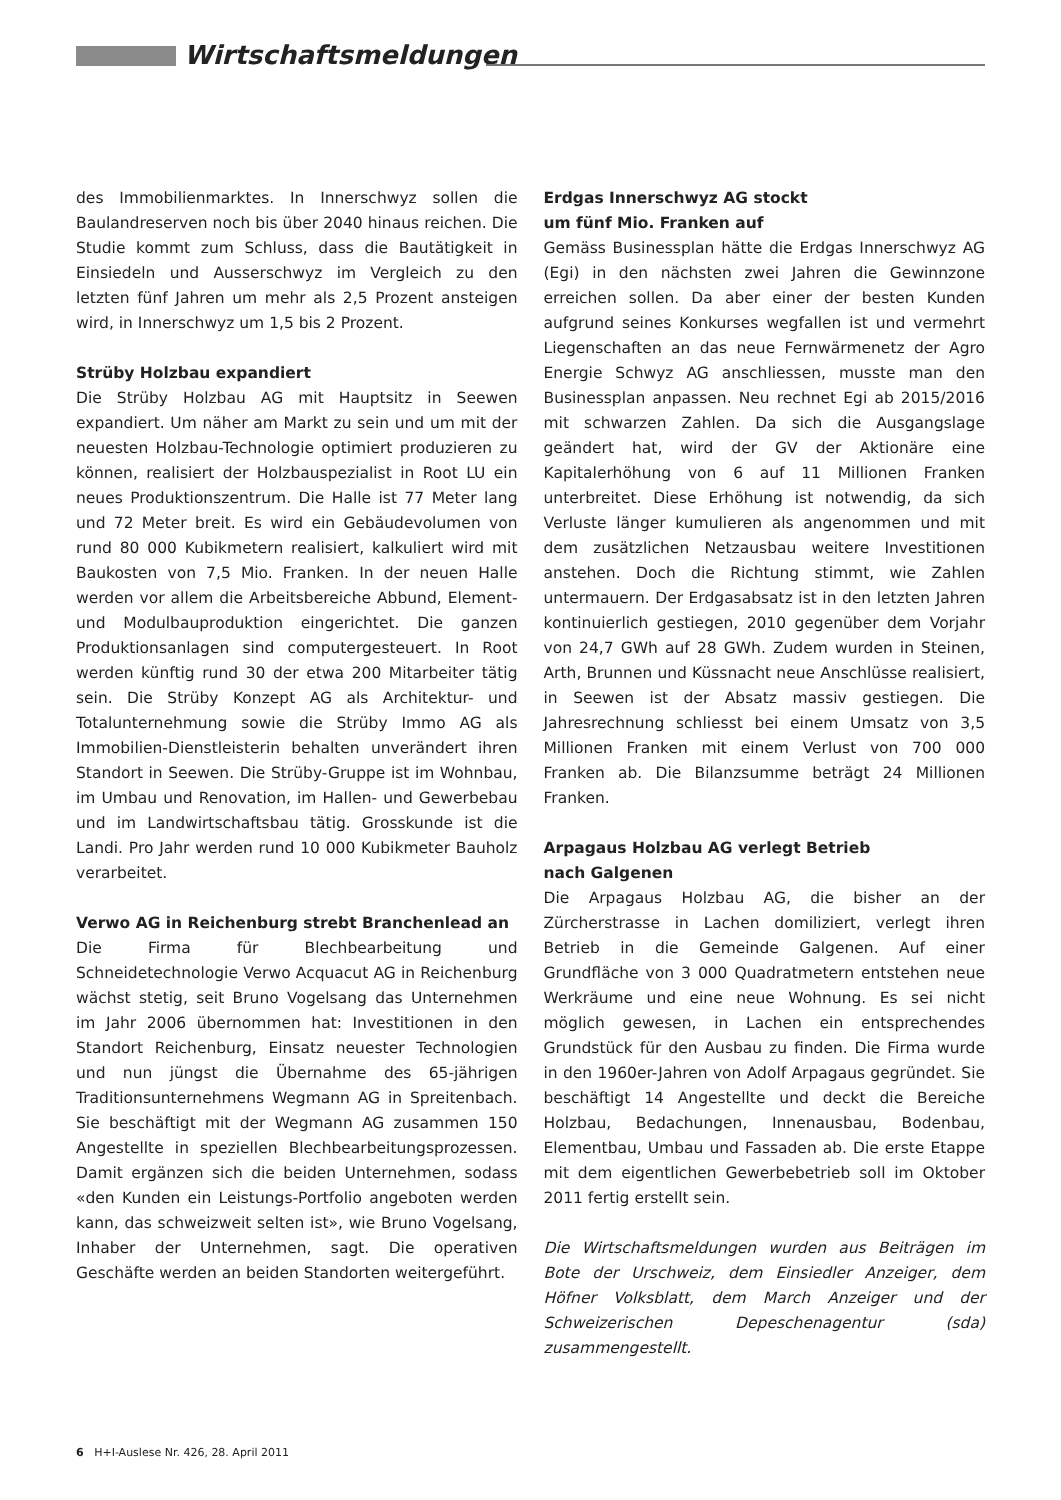Wirtschaftsmeldungen
des Immobilienmarktes. In Innerschwyz sollen die Baulandreserven noch bis über 2040 hinaus reichen. Die Studie kommt zum Schluss, dass die Bautätigkeit in Einsiedeln und Ausserschwyz im Vergleich zu den letzten fünf Jahren um mehr als 2,5 Prozent ansteigen wird, in Innerschwyz um 1,5 bis 2 Prozent.
Strüby Holzbau expandiert
Die Strüby Holzbau AG mit Hauptsitz in Seewen expandiert. Um näher am Markt zu sein und um mit der neuesten Holzbau-Technologie optimiert produzieren zu können, realisiert der Holzbauspezialist in Root LU ein neues Produktionszentrum. Die Halle ist 77 Meter lang und 72 Meter breit. Es wird ein Gebäudevolumen von rund 80 000 Kubikmetern realisiert, kalkuliert wird mit Baukosten von 7,5 Mio. Franken. In der neuen Halle werden vor allem die Arbeitsbereiche Abbund, Element- und Modulbauproduktion eingerichtet. Die ganzen Produktionsanlagen sind computergesteuert. In Root werden künftig rund 30 der etwa 200 Mitarbeiter tätig sein. Die Strüby Konzept AG als Architektur- und Totalunternehmung sowie die Strüby Immo AG als Immobilien-Dienstleisterin behalten unverändert ihren Standort in Seewen. Die Strüby-Gruppe ist im Wohnbau, im Umbau und Renovation, im Hallen- und Gewerbebau und im Landwirtschaftsbau tätig. Grosskunde ist die Landi. Pro Jahr werden rund 10 000 Kubikmeter Bauholz verarbeitet.
Verwo AG in Reichenburg strebt Branchenlead an
Die Firma für Blechbearbeitung und Schneidetechnologie Verwo Acquacut AG in Reichenburg wächst stetig, seit Bruno Vogelsang das Unternehmen im Jahr 2006 übernommen hat: Investitionen in den Standort Reichenburg, Einsatz neuester Technologien und nun jüngst die Übernahme des 65-jährigen Traditionsunternehmens Wegmann AG in Spreitenbach. Sie beschäftigt mit der Wegmann AG zusammen 150 Angestellte in speziellen Blechbearbeitungsprozessen. Damit ergänzen sich die beiden Unternehmen, sodass «den Kunden ein Leistungs-Portfolio angeboten werden kann, das schweizweit selten ist», wie Bruno Vogelsang, Inhaber der Unternehmen, sagt. Die operativen Geschäfte werden an beiden Standorten weitergeführt.
Erdgas Innerschwyz AG stockt
um fünf Mio. Franken auf
Gemäss Businessplan hätte die Erdgas Innerschwyz AG (Egi) in den nächsten zwei Jahren die Gewinnzone erreichen sollen. Da aber einer der besten Kunden aufgrund seines Konkurses wegfallen ist und vermehrt Liegenschaften an das neue Fernwärmenetz der Agro Energie Schwyz AG anschliessen, musste man den Businessplan anpassen. Neu rechnet Egi ab 2015/2016 mit schwarzen Zahlen. Da sich die Ausgangslage geändert hat, wird der GV der Aktionäre eine Kapitalerhöhung von 6 auf 11 Millionen Franken unterbreitet. Diese Erhöhung ist notwendig, da sich Verluste länger kumulieren als angenommen und mit dem zusätzlichen Netzausbau weitere Investitionen anstehen. Doch die Richtung stimmt, wie Zahlen untermauern. Der Erdgasabsatz ist in den letzten Jahren kontinuierlich gestiegen, 2010 gegenüber dem Vorjahr von 24,7 GWh auf 28 GWh. Zudem wurden in Steinen, Arth, Brunnen und Küssnacht neue Anschlüsse realisiert, in Seewen ist der Absatz massiv gestiegen. Die Jahresrechnung schliesst bei einem Umsatz von 3,5 Millionen Franken mit einem Verlust von 700 000 Franken ab. Die Bilanzsumme beträgt 24 Millionen Franken.
Arpagaus Holzbau AG verlegt Betrieb
nach Galgenen
Die Arpagaus Holzbau AG, die bisher an der Zürcherstrasse in Lachen domiliziert, verlegt ihren Betrieb in die Gemeinde Galgenen. Auf einer Grundfläche von 3 000 Quadratmetern entstehen neue Werkräume und eine neue Wohnung. Es sei nicht möglich gewesen, in Lachen ein entsprechendes Grundstück für den Ausbau zu finden. Die Firma wurde in den 1960er-Jahren von Adolf Arpagaus gegründet. Sie beschäftigt 14 Angestellte und deckt die Bereiche Holzbau, Bedachungen, Innenausbau, Bodenbau, Elementbau, Umbau und Fassaden ab. Die erste Etappe mit dem eigentlichen Gewerbebetrieb soll im Oktober 2011 fertig erstellt sein.
Die Wirtschaftsmeldungen wurden aus Beiträgen im Bote der Urschweiz, dem Einsiedler Anzeiger, dem Höfner Volksblatt, dem March Anzeiger und der Schweizerischen Depeschenagentur (sda) zusammengestellt.
6 H+I-Auslese Nr. 426, 28. April 2011